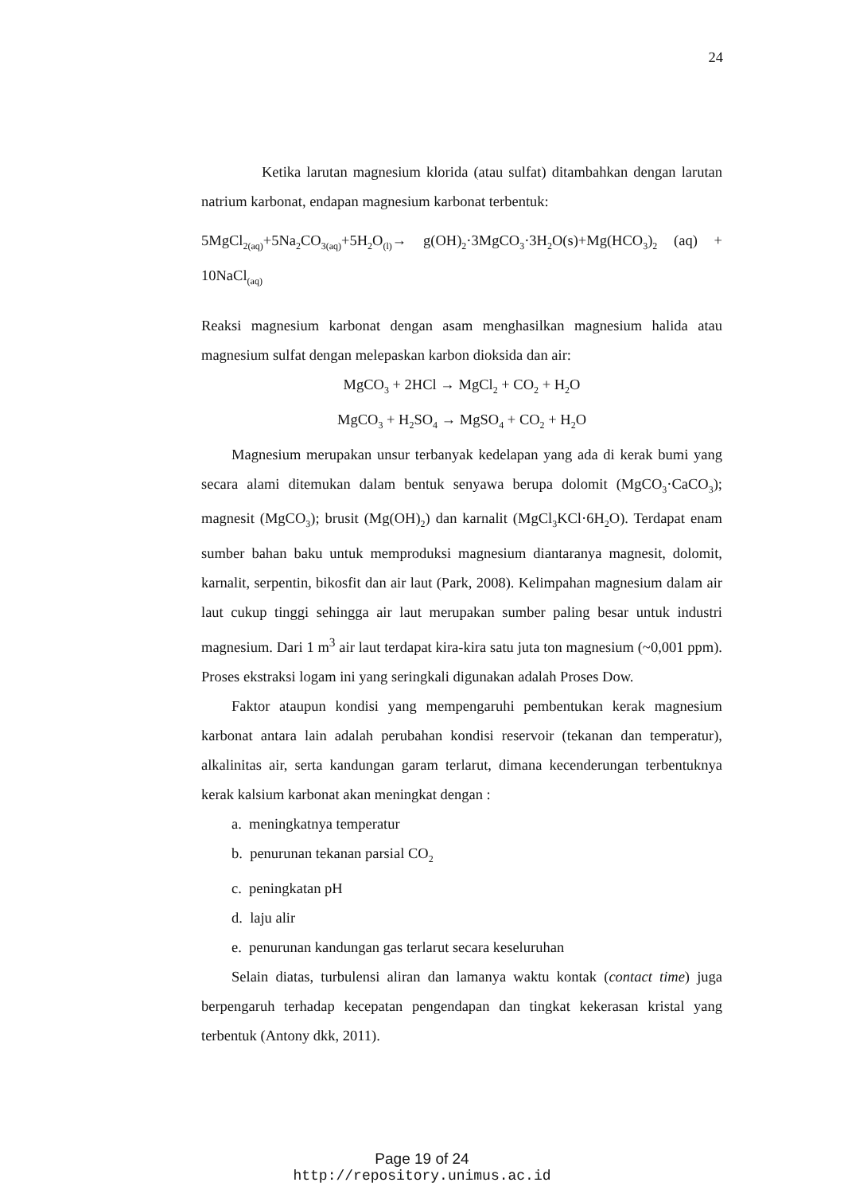24
Ketika larutan magnesium klorida (atau sulfat) ditambahkan dengan larutan natrium karbonat, endapan magnesium karbonat terbentuk:
5MgCl<sub>2(aq)</sub>+5Na<sub>2</sub>CO<sub>3(aq)</sub>+5H<sub>2</sub>O<sub>(l)</sub>→ g(OH)<sub>2</sub>·3MgCO<sub>3</sub>·3H<sub>2</sub>O(s)+Mg(HCO<sub>3</sub>)<sub>2</sub> (aq) + 10NaCl<sub>(aq)</sub>
Reaksi magnesium karbonat dengan asam menghasilkan magnesium halida atau magnesium sulfat dengan melepaskan karbon dioksida dan air:
MgCO<sub>3</sub> + 2HCl → MgCl<sub>2</sub> + CO<sub>2</sub> + H<sub>2</sub>O
MgCO<sub>3</sub> + H<sub>2</sub>SO<sub>4</sub> → MgSO<sub>4</sub> + CO<sub>2</sub> + H<sub>2</sub>O
Magnesium merupakan unsur terbanyak kedelapan yang ada di kerak bumi yang secara alami ditemukan dalam bentuk senyawa berupa dolomit (MgCO<sub>3</sub>·CaCO<sub>3</sub>); magnesit (MgCO<sub>3</sub>); brusit (Mg(OH)<sub>2</sub>) dan karnalit (MgCl<sub>3</sub>KCl·6H<sub>2</sub>O). Terdapat enam sumber bahan baku untuk memproduksi magnesium diantaranya magnesit, dolomit, karnalit, serpentin, bikosfit dan air laut (Park, 2008). Kelimpahan magnesium dalam air laut cukup tinggi sehingga air laut merupakan sumber paling besar untuk industri magnesium. Dari 1 m<sup>3</sup> air laut terdapat kira-kira satu juta ton magnesium (~0,001 ppm). Proses ekstraksi logam ini yang seringkali digunakan adalah Proses Dow.
Faktor ataupun kondisi yang mempengaruhi pembentukan kerak magnesium karbonat antara lain adalah perubahan kondisi reservoir (tekanan dan temperatur), alkalinitas air, serta kandungan garam terlarut, dimana kecenderungan terbentuknya kerak kalsium karbonat akan meningkat dengan :
a. meningkatnya temperatur
b. penurunan tekanan parsial CO<sub>2</sub>
c. peningkatan pH
d. laju alir
e. penurunan kandungan gas terlarut secara keseluruhan
Selain diatas, turbulensi aliran dan lamanya waktu kontak (contact time) juga berpengaruh terhadap kecepatan pengendapan dan tingkat kekerasan kristal yang terbentuk (Antony dkk, 2011).
Page 19 of 24
http://repository.unimus.ac.id